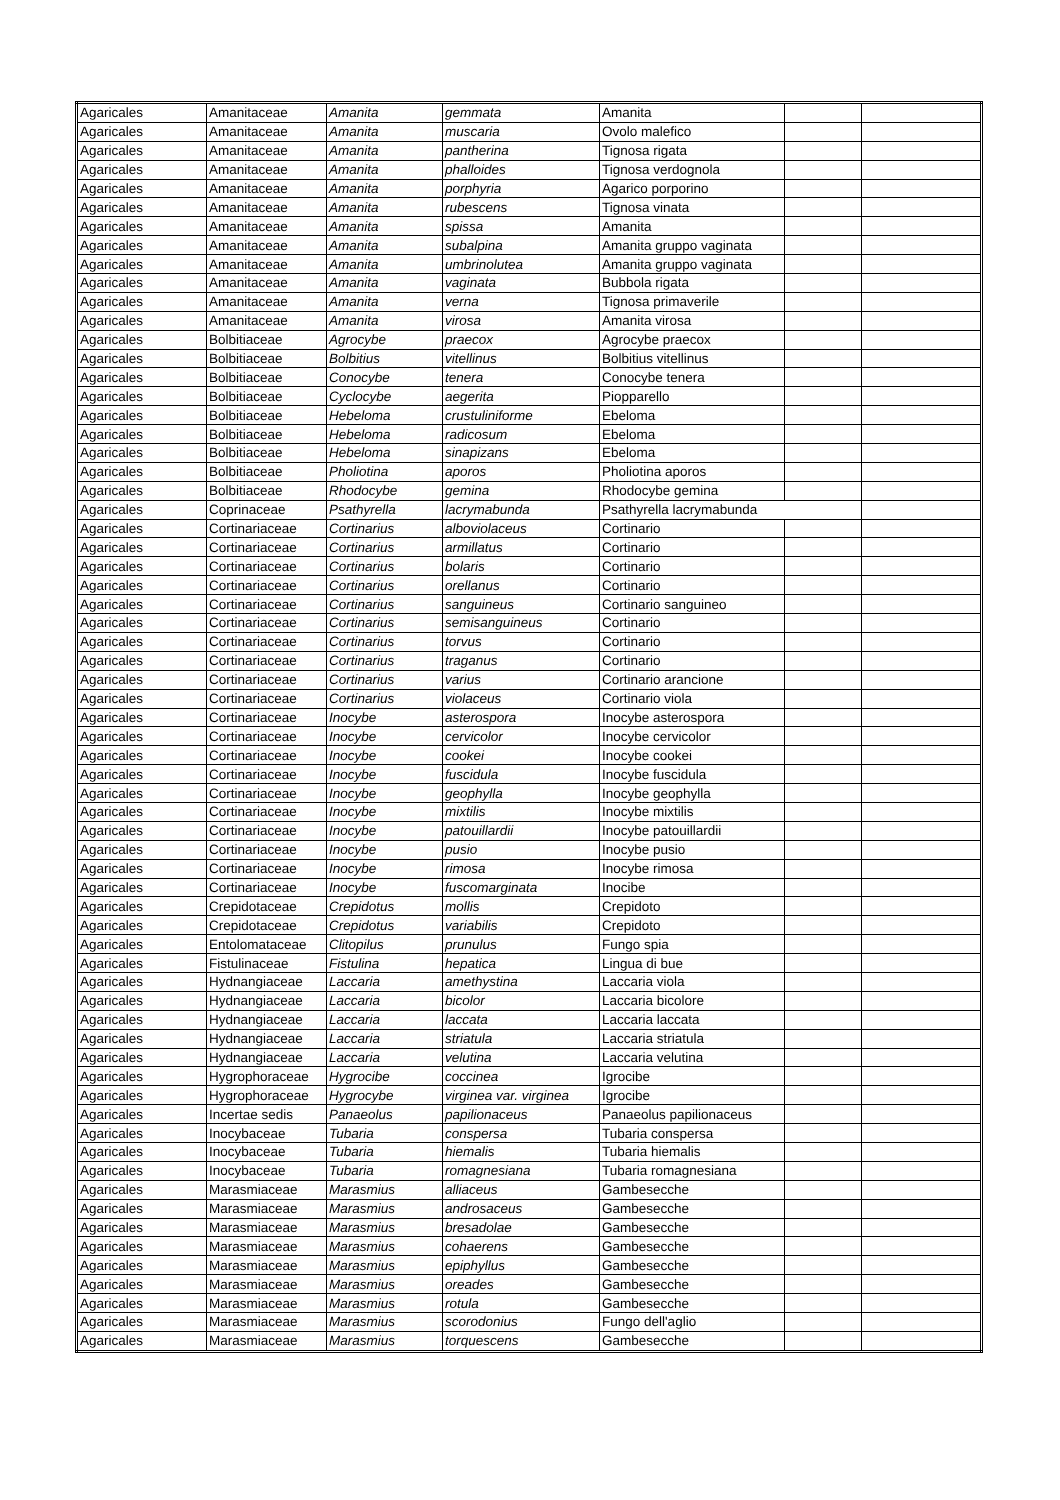| Agaricales | Amanitaceae | Amanita | gemmata | Amanita | | |
| Agaricales | Amanitaceae | Amanita | muscaria | Ovolo malefico | | |
| Agaricales | Amanitaceae | Amanita | pantherina | Tignosa rigata | | |
| Agaricales | Amanitaceae | Amanita | phalloides | Tignosa verdognola | | |
| Agaricales | Amanitaceae | Amanita | porphyria | Agarico porporino | | |
| Agaricales | Amanitaceae | Amanita | rubescens | Tignosa vinata | | |
| Agaricales | Amanitaceae | Amanita | spissa | Amanita | | |
| Agaricales | Amanitaceae | Amanita | subalpina | Amanita gruppo vaginata | | |
| Agaricales | Amanitaceae | Amanita | umbrinolutea | Amanita gruppo vaginata | | |
| Agaricales | Amanitaceae | Amanita | vaginata | Bubbola rigata | | |
| Agaricales | Amanitaceae | Amanita | verna | Tignosa primaverile | | |
| Agaricales | Amanitaceae | Amanita | virosa | Amanita virosa | | |
| Agaricales | Bolbitiaceae | Agrocybe | praecox | Agrocybe praecox | | |
| Agaricales | Bolbitiaceae | Bolbitius | vitellinus | Bolbitius vitellinus | | |
| Agaricales | Bolbitiaceae | Conocybe | tenera | Conocybe tenera | | |
| Agaricales | Bolbitiaceae | Cyclocybe | aegerita | Piopparello | | |
| Agaricales | Bolbitiaceae | Hebeloma | crustuliniforme | Ebeloma | | |
| Agaricales | Bolbitiaceae | Hebeloma | radicosum | Ebeloma | | |
| Agaricales | Bolbitiaceae | Hebeloma | sinapizans | Ebeloma | | |
| Agaricales | Bolbitiaceae | Pholiotina | aporos | Pholiotina aporos | | |
| Agaricales | Bolbitiaceae | Rhodocybe | gemina | Rhodocybe gemina | | |
| Agaricales | Coprinaceae | Psathyrella | lacrymabunda | Psathyrella lacrymabunda | | |
| Agaricales | Cortinariaceae | Cortinarius | alboviolaceus | Cortinario | | |
| Agaricales | Cortinariaceae | Cortinarius | armillatus | Cortinario | | |
| Agaricales | Cortinariaceae | Cortinarius | bolaris | Cortinario | | |
| Agaricales | Cortinariaceae | Cortinarius | orellanus | Cortinario | | |
| Agaricales | Cortinariaceae | Cortinarius | sanguineus | Cortinario sanguineo | | |
| Agaricales | Cortinariaceae | Cortinarius | semisanguineus | Cortinario | | |
| Agaricales | Cortinariaceae | Cortinarius | torvus | Cortinario | | |
| Agaricales | Cortinariaceae | Cortinarius | traganus | Cortinario | | |
| Agaricales | Cortinariaceae | Cortinarius | varius | Cortinario arancione | | |
| Agaricales | Cortinariaceae | Cortinarius | violaceus | Cortinario viola | | |
| Agaricales | Cortinariaceae | Inocybe | asterospora | Inocybe asterospora | | |
| Agaricales | Cortinariaceae | Inocybe | cervicolor | Inocybe cervicolor | | |
| Agaricales | Cortinariaceae | Inocybe | cookei | Inocybe cookei | | |
| Agaricales | Cortinariaceae | Inocybe | fuscidula | Inocybe fuscidula | | |
| Agaricales | Cortinariaceae | Inocybe | geophylla | Inocybe geophylla | | |
| Agaricales | Cortinariaceae | Inocybe | mixtilis | Inocybe mixtilis | | |
| Agaricales | Cortinariaceae | Inocybe | patouillardii | Inocybe patouillardii | | |
| Agaricales | Cortinariaceae | Inocybe | pusio | Inocybe pusio | | |
| Agaricales | Cortinariaceae | Inocybe | rimosa | Inocybe rimosa | | |
| Agaricales | Cortinariaceae | Inocybe | fuscomarginata | Inocibe | | |
| Agaricales | Crepidotaceae | Crepidotus | mollis | Crepidoto | | |
| Agaricales | Crepidotaceae | Crepidotus | variabilis | Crepidoto | | |
| Agaricales | Entolomataceae | Clitopilus | prunulus | Fungo spia | | |
| Agaricales | Fistulinaceae | Fistulina | hepatica | Lingua di bue | | |
| Agaricales | Hydnangiaceae | Laccaria | amethystina | Laccaria viola | | |
| Agaricales | Hydnangiaceae | Laccaria | bicolor | Laccaria bicolore | | |
| Agaricales | Hydnangiaceae | Laccaria | laccata | Laccaria laccata | | |
| Agaricales | Hydnangiaceae | Laccaria | striatula | Laccaria striatula | | |
| Agaricales | Hydnangiaceae | Laccaria | velutina | Laccaria velutina | | |
| Agaricales | Hygrophoraceae | Hygrocibe | coccinea | Igrocibe | | |
| Agaricales | Hygrophoraceae | Hygrocybe | virginea var. virginea | Igrocibe | | |
| Agaricales | Incertae sedis | Panaeolus | papilionaceus | Panaeolus papilionaceus | | |
| Agaricales | Inocybaceae | Tubaria | conspersa | Tubaria conspersa | | |
| Agaricales | Inocybaceae | Tubaria | hiemalis | Tubaria hiemalis | | |
| Agaricales | Inocybaceae | Tubaria | romagnesiana | Tubaria romagnesiana | | |
| Agaricales | Marasmiaceae | Marasmius | alliaceus | Gambesecche | | |
| Agaricales | Marasmiaceae | Marasmius | androsaceus | Gambesecche | | |
| Agaricales | Marasmiaceae | Marasmius | bresadolae | Gambesecche | | |
| Agaricales | Marasmiaceae | Marasmius | cohaerens | Gambesecche | | |
| Agaricales | Marasmiaceae | Marasmius | epiphyllus | Gambesecche | | |
| Agaricales | Marasmiaceae | Marasmius | oreades | Gambesecche | | |
| Agaricales | Marasmiaceae | Marasmius | rotula | Gambesecche | | |
| Agaricales | Marasmiaceae | Marasmius | scorodonius | Fungo dell'aglio | | |
| Agaricales | Marasmiaceae | Marasmius | torquescens | Gambesecche | | |